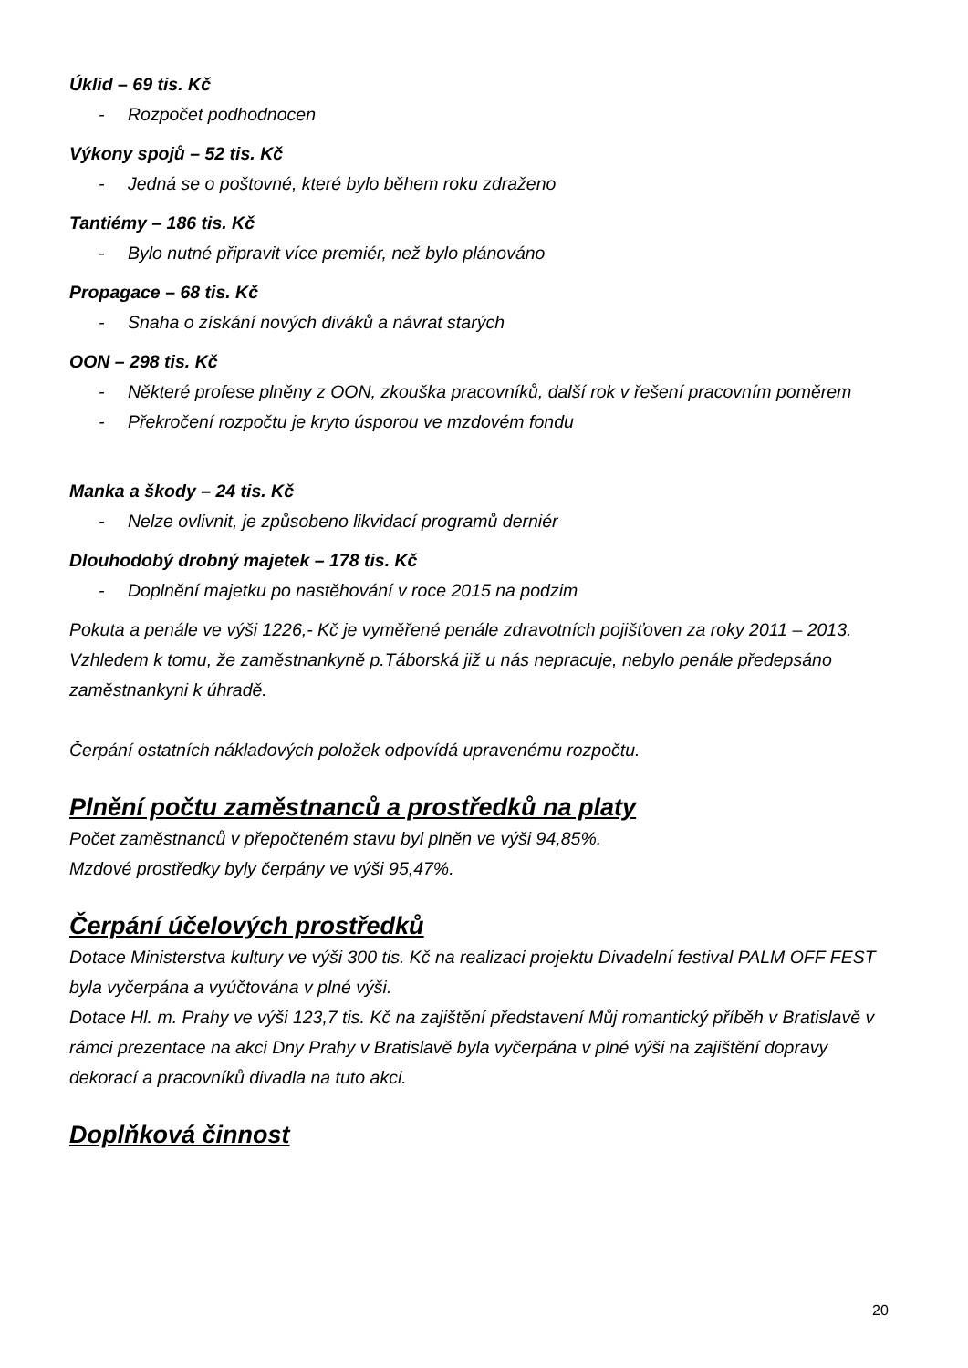Úklid – 69 tis. Kč
- Rozpočet podhodnocen
Výkony spojů – 52 tis. Kč
- Jedná se o poštovné, které bylo během roku zdraženo
Tantiémy – 186 tis. Kč
- Bylo nutné připravit více premiér, než bylo plánováno
Propagace – 68 tis. Kč
- Snaha o získání nových diváků a návrat starých
OON – 298 tis. Kč
- Některé profese plněny z OON, zkouška pracovníků, další rok v řešení pracovním poměrem
- Překročení rozpočtu je kryto úsporou ve mzdovém fondu
Manka a škody – 24 tis. Kč
- Nelze ovlivnit, je způsobeno likvidací programů derniér
Dlouhodobý drobný majetek – 178 tis. Kč
- Doplnění majetku po nastěhování v roce 2015 na podzim
Pokuta a penále ve výši 1226,- Kč je vyměřené penále zdravotních pojišťoven za roky 2011 – 2013. Vzhledem k tomu, že zaměstnankyně p.Táborská již u nás nepracuje, nebylo penále předepsáno zaměstnankyni k úhradě.
Čerpání ostatních nákladových položek odpovídá upravenému rozpočtu.
Plnění počtu zaměstnanců a prostředků na platy
Počet zaměstnanců v přepočteném stavu byl plněn ve výši 94,85%.
Mzdové prostředky byly čerpány ve výši 95,47%.
Čerpání účelových prostředků
Dotace Ministerstva kultury ve výši 300 tis. Kč na realizaci projektu Divadelní festival PALM OFF FEST byla vyčerpána a vyúčtována v plné výši.
Dotace Hl. m. Prahy ve výši 123,7 tis. Kč na zajištění představení Můj romantický příběh v Bratislavě v rámci prezentace na akci Dny Prahy v Bratislavě byla vyčerpána v plné výši na zajištění dopravy dekorací a pracovníků divadla na tuto akci.
Doplňková činnost
20